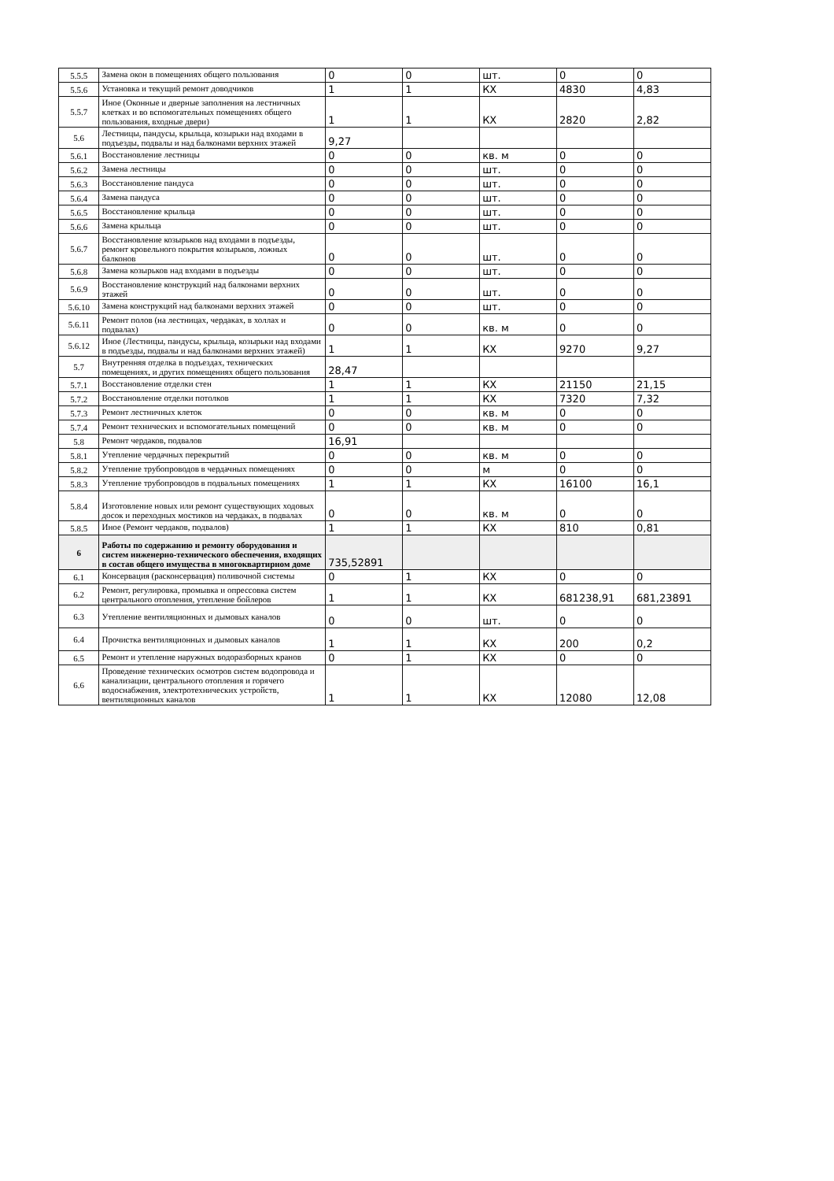| 5.5.5 | Замена окон в помещениях общего пользования | 0 | 0 | шт. | 0 | 0 |
| 5.5.6 | Установка и текущий ремонт доводчиков | 1 | 1 | КХ | 4830 | 4,83 |
| 5.5.7 | Иное (Оконные и дверные заполнения на лестничных клетках и во вспомогательных помещениях общего пользования, входные двери) | 1 | 1 | КХ | 2820 | 2,82 |
| 5.6 | Лестницы, пандусы, крыльца, козырьки над входами в подъезды, подвалы и над балконами верхних этажей | 9,27 | | | | |
| 5.6.1 | Восстановление лестницы | 0 | 0 | кв. м | 0 | 0 |
| 5.6.2 | Замена лестницы | 0 | 0 | шт. | 0 | 0 |
| 5.6.3 | Восстановление пандуса | 0 | 0 | шт. | 0 | 0 |
| 5.6.4 | Замена пандуса | 0 | 0 | шт. | 0 | 0 |
| 5.6.5 | Восстановление крыльца | 0 | 0 | шт. | 0 | 0 |
| 5.6.6 | Замена крыльца | 0 | 0 | шт. | 0 | 0 |
| 5.6.7 | Восстановление козырьков над входами в подъезды, ремонт кровельного покрытия козырьков, ложных балконов | 0 | 0 | шт. | 0 | 0 |
| 5.6.8 | Замена козырьков над входами в подъезды | 0 | 0 | шт. | 0 | 0 |
| 5.6.9 | Восстановление конструкций над балконами верхних этажей | 0 | 0 | шт. | 0 | 0 |
| 5.6.10 | Замена конструкций над балконами верхних этажей | 0 | 0 | шт. | 0 | 0 |
| 5.6.11 | Ремонт полов (на лестницах, чердаках, в холлах и подвалах) | 0 | 0 | кв. м | 0 | 0 |
| 5.6.12 | Иное (Лестницы, пандусы, крыльца, козырьки над входами в подъезды, подвалы и над балконами верхних этажей) | 1 | 1 | КХ | 9270 | 9,27 |
| 5.7 | Внутренняя отделка в подъездах, технических помещениях, и других помещениях общего пользования | 28,47 | | | | |
| 5.7.1 | Восстановление отделки стен | 1 | 1 | КХ | 21150 | 21,15 |
| 5.7.2 | Восстановление отделки потолков | 1 | 1 | КХ | 7320 | 7,32 |
| 5.7.3 | Ремонт лестничных клеток | 0 | 0 | кв. м | 0 | 0 |
| 5.7.4 | Ремонт технических и вспомогательных помещений | 0 | 0 | кв. м | 0 | 0 |
| 5.8 | Ремонт чердаков, подвалов | 16,91 | | | | |
| 5.8.1 | Утепление чердачных перекрытий | 0 | 0 | кв. м | 0 | 0 |
| 5.8.2 | Утепление трубопроводов в чердачных помещениях | 0 | 0 | м | 0 | 0 |
| 5.8.3 | Утепление трубопроводов в подвальных помещениях | 1 | 1 | КХ | 16100 | 16,1 |
| 5.8.4 | Изготовление новых или ремонт существующих ходовых досок и переходных мостиков на чердаках, в подвалах | 0 | 0 | кв. м | 0 | 0 |
| 5.8.5 | Иное (Ремонт чердаков, подвалов) | 1 | 1 | КХ | 810 | 0,81 |
| 6 | Работы по содержанию и ремонту оборудования и систем инженерно-технического обеспечения, входящих в состав общего имущества в многоквартирном доме | 735,52891 | | | | |
| 6.1 | Консервация (расконсервация) поливочной системы | 0 | 1 | КХ | 0 | 0 |
| 6.2 | Ремонт, регулировка, промывка и опрессовка систем центрального отопления, утепление бойлеров | 1 | 1 | КХ | 681238,91 | 681,23891 |
| 6.3 | Утепление вентиляционных и дымовых каналов | 0 | 0 | шт. | 0 | 0 |
| 6.4 | Прочистка вентиляционных и дымовых каналов | 1 | 1 | КХ | 200 | 0,2 |
| 6.5 | Ремонт и утепление наружных водоразборных кранов | 0 | 1 | КХ | 0 | 0 |
| 6.6 | Проведение технических осмотров систем водопровода и канализации, центрального отопления и горячего водоснабжения, электротехнических устройств, вентиляционных каналов | 1 | 1 | КХ | 12080 | 12,08 |